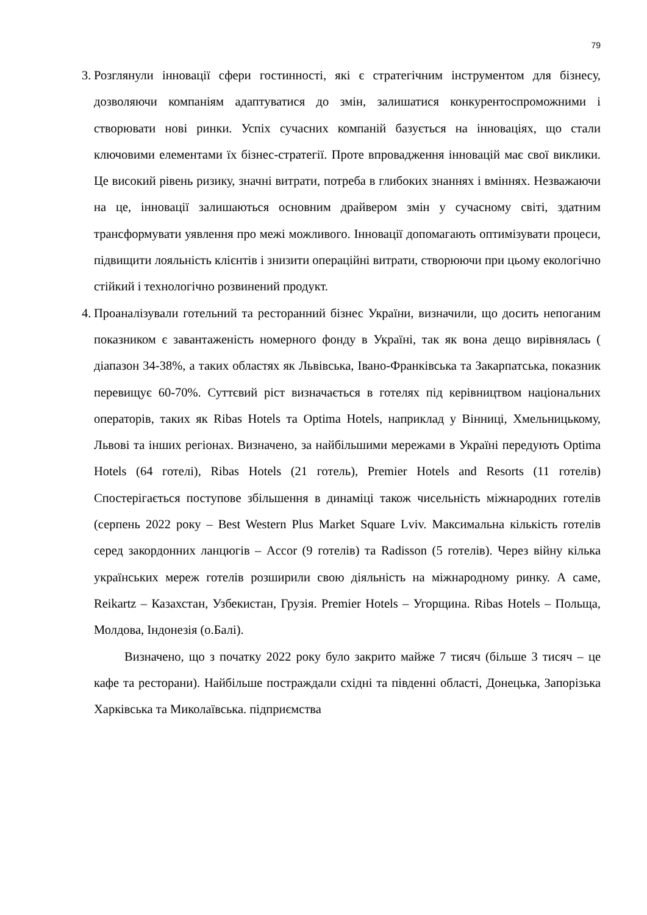79
3. Розглянули інновації сфери гостинності, які є стратегічним інструментом для бізнесу, дозволяючи компаніям адаптуватися до змін, залишатися конкурентоспроможними і створювати нові ринки. Успіх сучасних компаній базується на інноваціях, що стали ключовими елементами їх бізнес-стратегії. Проте впровадження інновацій має свої виклики. Це високий рівень ризику, значні витрати, потреба в глибоких знаннях і вміннях. Незважаючи на це, інновації залишаються основним драйвером змін у сучасному світі, здатним трансформувати уявлення про межі можливого. Інновації допомагають оптимізувати процеси, підвищити лояльність клієнтів і знизити операційні витрати, створюючи при цьому екологічно стійкий і технологічно розвинений продукт.
4. Проаналізували готельний та ресторанний бізнес України, визначили, що досить непоганим показником є завантаженість номерного фонду в Україні, так як вона дещо вирівнялась ( діапазон 34-38%, а таких областях як Львівська, Івано-Франківська та Закарпатська, показник перевищує 60-70%. Суттєвий ріст визначається в готелях під керівництвом національних операторів, таких як Ribas Hotels та Optima Hotels, наприклад у Вінниці, Хмельницькому, Львові та інших регіонах. Визначено, за найбільшими мережами в Україні передують Optima Hotels (64 готелі), Ribas Hotels (21 готель), Premier Hotels and Resorts (11 готелів) Спостерігається поступове збільшення в динаміці також чисельність міжнародних готелів (серпень 2022 року – Best Western Plus Market Square Lviv. Максимальна кількість готелів серед закордонних ланцюгів – Accor (9 готелів) та Radisson (5 готелів). Через війну кілька українських мереж готелів розширили свою діяльність на міжнародному ринку. А саме, Reikartz – Казахстан, Узбекистан, Грузія. Premier Hotels – Угорщина. Ribas Hotels – Польща, Молдова, Індонезія (о.Балі).
Визначено, що з початку 2022 року було закрито майже 7 тисяч (більше 3 тисяч – це кафе та ресторани). Найбільше постраждали східні та південні області, Донецька, Запорізька Харківська та Миколаївська. підприємства